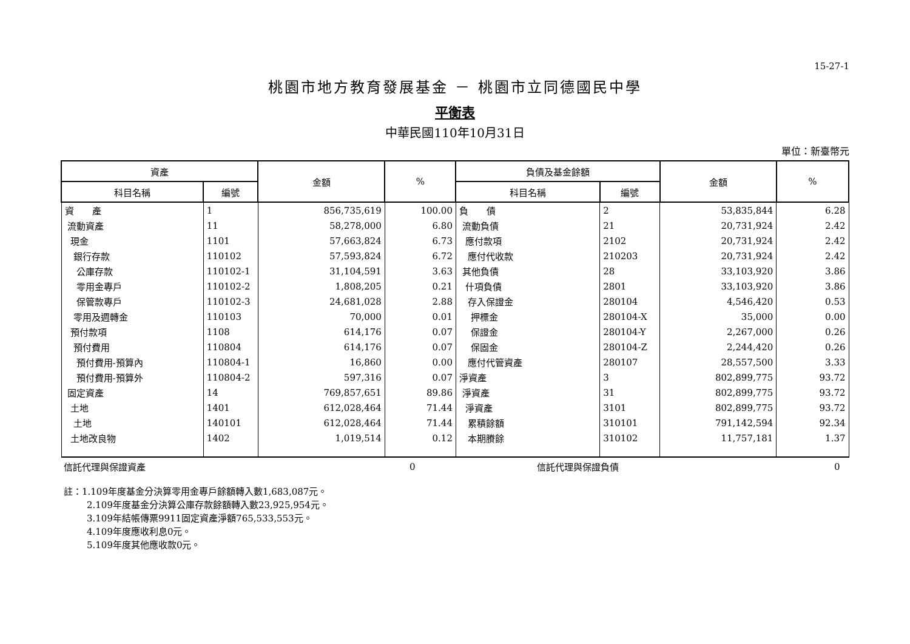15-27-1
桃園市地方教育發展基金 － 桃園市立同德國民中學
平衡表
中華民國110年10月31日
單位：新臺幣元
| 資產 | | 金額 | % | 負債及基金餘額 | | 金額 | % |
| --- | --- | --- | --- | --- | --- | --- | --- |
| 科目名稱 | 編號 | | | 科目名稱 | 編號 | | |
| 資 產 | 1 | 856,735,619 | 100.00 | 負 債 | 2 | 53,835,844 | 6.28 |
| 流動資產 | 11 | 58,278,000 | 6.80 | 流動負債 | 21 | 20,731,924 | 2.42 |
| 現金 | 1101 | 57,663,824 | 6.73 | 應付款項 | 2102 | 20,731,924 | 2.42 |
| 銀行存款 | 110102 | 57,593,824 | 6.72 | 應付代收款 | 210203 | 20,731,924 | 2.42 |
| 公庫存款 | 110102-1 | 31,104,591 | 3.63 | 其他負債 | 28 | 33,103,920 | 3.86 |
| 零用金專戶 | 110102-2 | 1,808,205 | 0.21 | 什項負債 | 2801 | 33,103,920 | 3.86 |
| 保管款專戶 | 110102-3 | 24,681,028 | 2.88 | 存入保證金 | 280104 | 4,546,420 | 0.53 |
| 零用及週轉金 | 110103 | 70,000 | 0.01 | 押標金 | 280104-X | 35,000 | 0.00 |
| 預付款項 | 1108 | 614,176 | 0.07 | 保證金 | 280104-Y | 2,267,000 | 0.26 |
| 預付費用 | 110804 | 614,176 | 0.07 | 保固金 | 280104-Z | 2,244,420 | 0.26 |
| 預付費用-預算內 | 110804-1 | 16,860 | 0.00 | 應付代管資產 | 280107 | 28,557,500 | 3.33 |
| 預付費用-預算外 | 110804-2 | 597,316 | 0.07 | 淨資產 | 3 | 802,899,775 | 93.72 |
| 固定資產 | 14 | 769,857,651 | 89.86 | 淨資產 | 31 | 802,899,775 | 93.72 |
| 土地 | 1401 | 612,028,464 | 71.44 | 淨資產 | 3101 | 802,899,775 | 93.72 |
| 土地 | 140101 | 612,028,464 | 71.44 | 累積餘額 | 310101 | 791,142,594 | 92.34 |
| 土地改良物 | 1402 | 1,019,514 | 0.12 | 本期賸餘 | 310102 | 11,757,181 | 1.37 |
| 信託代理與保證資產 | 0 | 信託代理與保證負債 | 0 |
註：1.109年度基金分決算零用金專戶餘額轉入數1,683,087元。
2.109年度基金分決算公庫存款餘額轉入數23,925,954元。
3.109年結帳傳票9911固定資產淨額765,533,553元。
4.109年度應收利息0元。
5.109年度其他應收款0元。